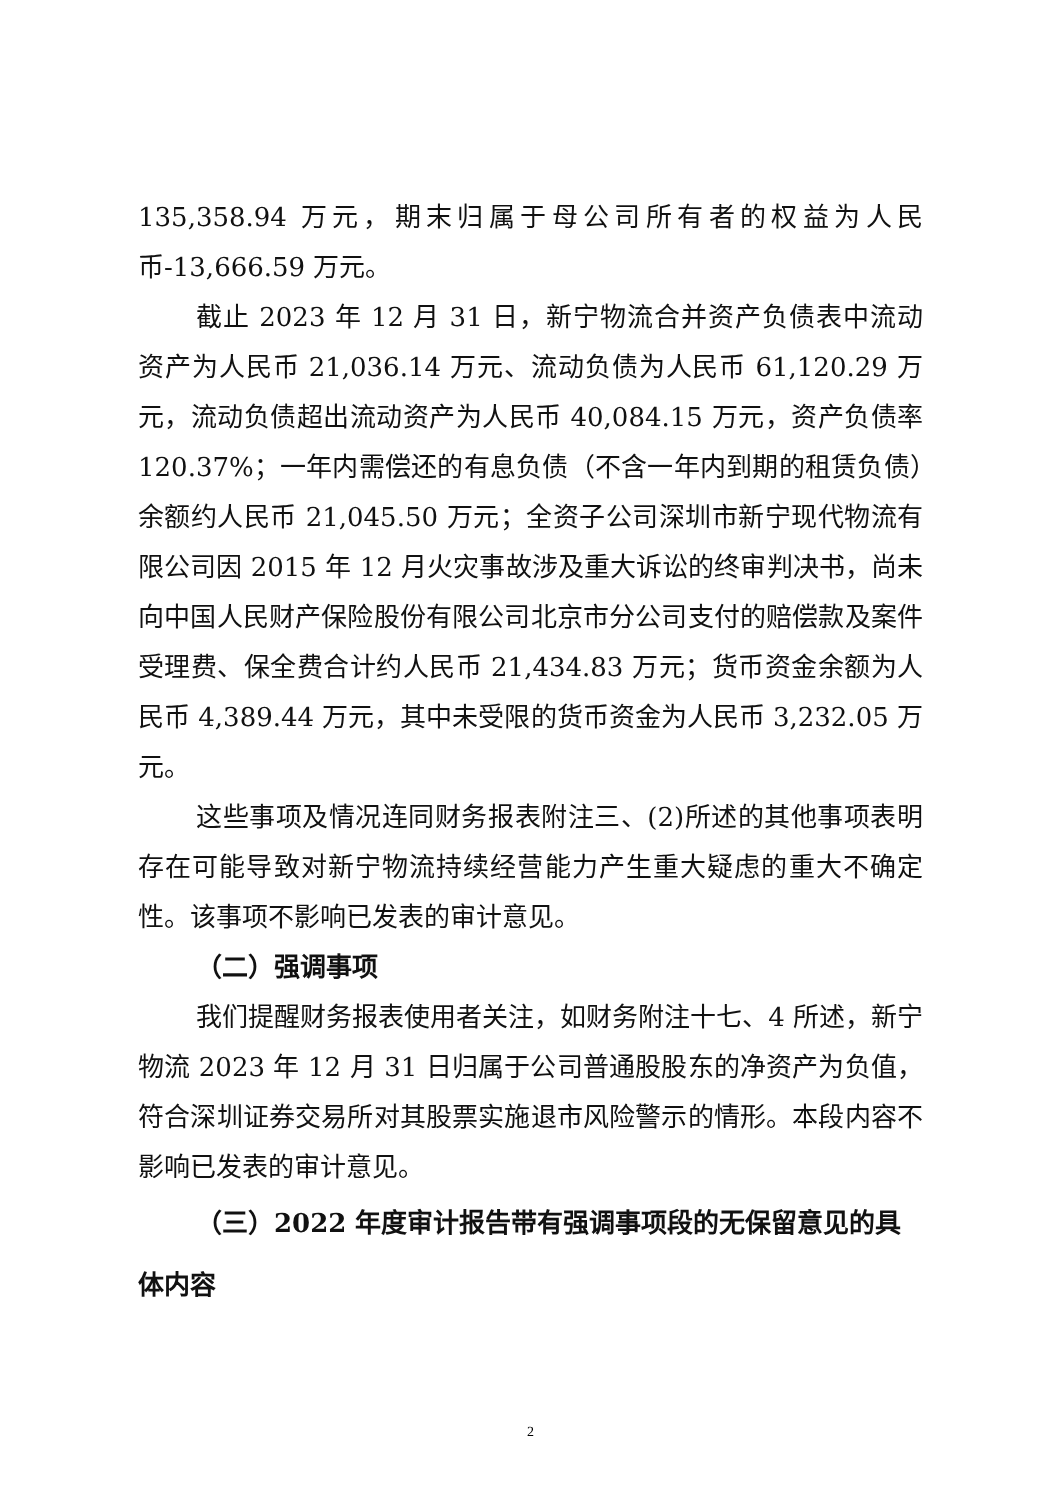135,358.94 万元，期末归属于母公司所有者的权益为人民币-13,666.59 万元。
截止 2023 年 12 月 31 日，新宁物流合并资产负债表中流动资产为人民币 21,036.14 万元、流动负债为人民币 61,120.29 万元，流动负债超出流动资产为人民币 40,084.15 万元，资产负债率 120.37%；一年内需偿还的有息负债（不含一年内到期的租赁负债）余额约人民币 21,045.50 万元；全资子公司深圳市新宁现代物流有限公司因 2015 年 12 月火灾事故涉及重大诉讼的终审判决书，尚未向中国人民财产保险股份有限公司北京市分公司支付的赔偿款及案件受理费、保全费合计约人民币 21,434.83 万元；货币资金余额为人民币 4,389.44 万元，其中未受限的货币资金为人民币 3,232.05 万元。
这些事项及情况连同财务报表附注三、(2)所述的其他事项表明存在可能导致对新宁物流持续经营能力产生重大疑虑的重大不确定性。该事项不影响已发表的审计意见。
（二）强调事项
我们提醒财务报表使用者关注，如财务附注十七、4 所述，新宁物流 2023 年 12 月 31 日归属于公司普通股股东的净资产为负值，符合深圳证券交易所对其股票实施退市风险警示的情形。本段内容不影响已发表的审计意见。
（三）2022 年度审计报告带有强调事项段的无保留意见的具体内容
2